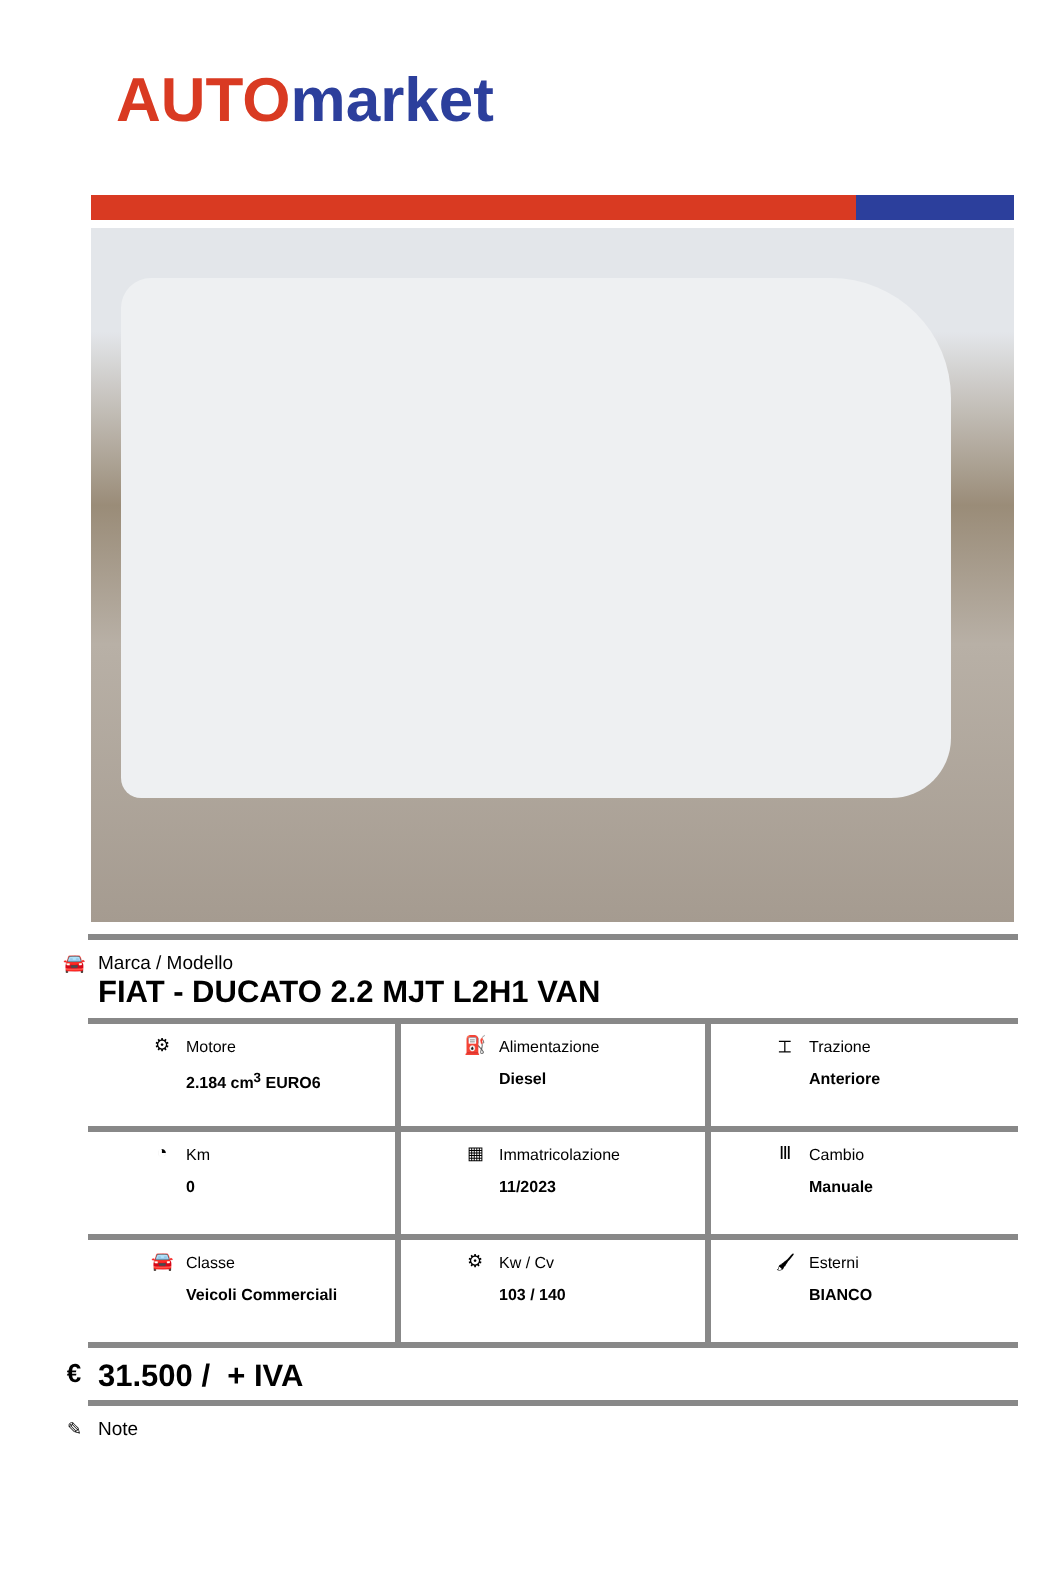AUTO market
🚘 Marca / Modello
FIAT - DUCATO 2.2 MJT L2H1 VAN
| ⚙ Motore 2.184 cm<sup>3</sup> EURO6 | ⛽ Alimentazione Diesel | ⌶ Trazione Anteriore |
| ◔ Km 0 | ▦ Immatricolazione 11/2023 | Ⅲ Cambio Manuale |
| 🚘 Classe Veicoli Commerciali | ⚙ Kw / Cv 103 / 140 | 🖌 Esterni BIANCO |
€
31.500 / + IVA
✎ Note